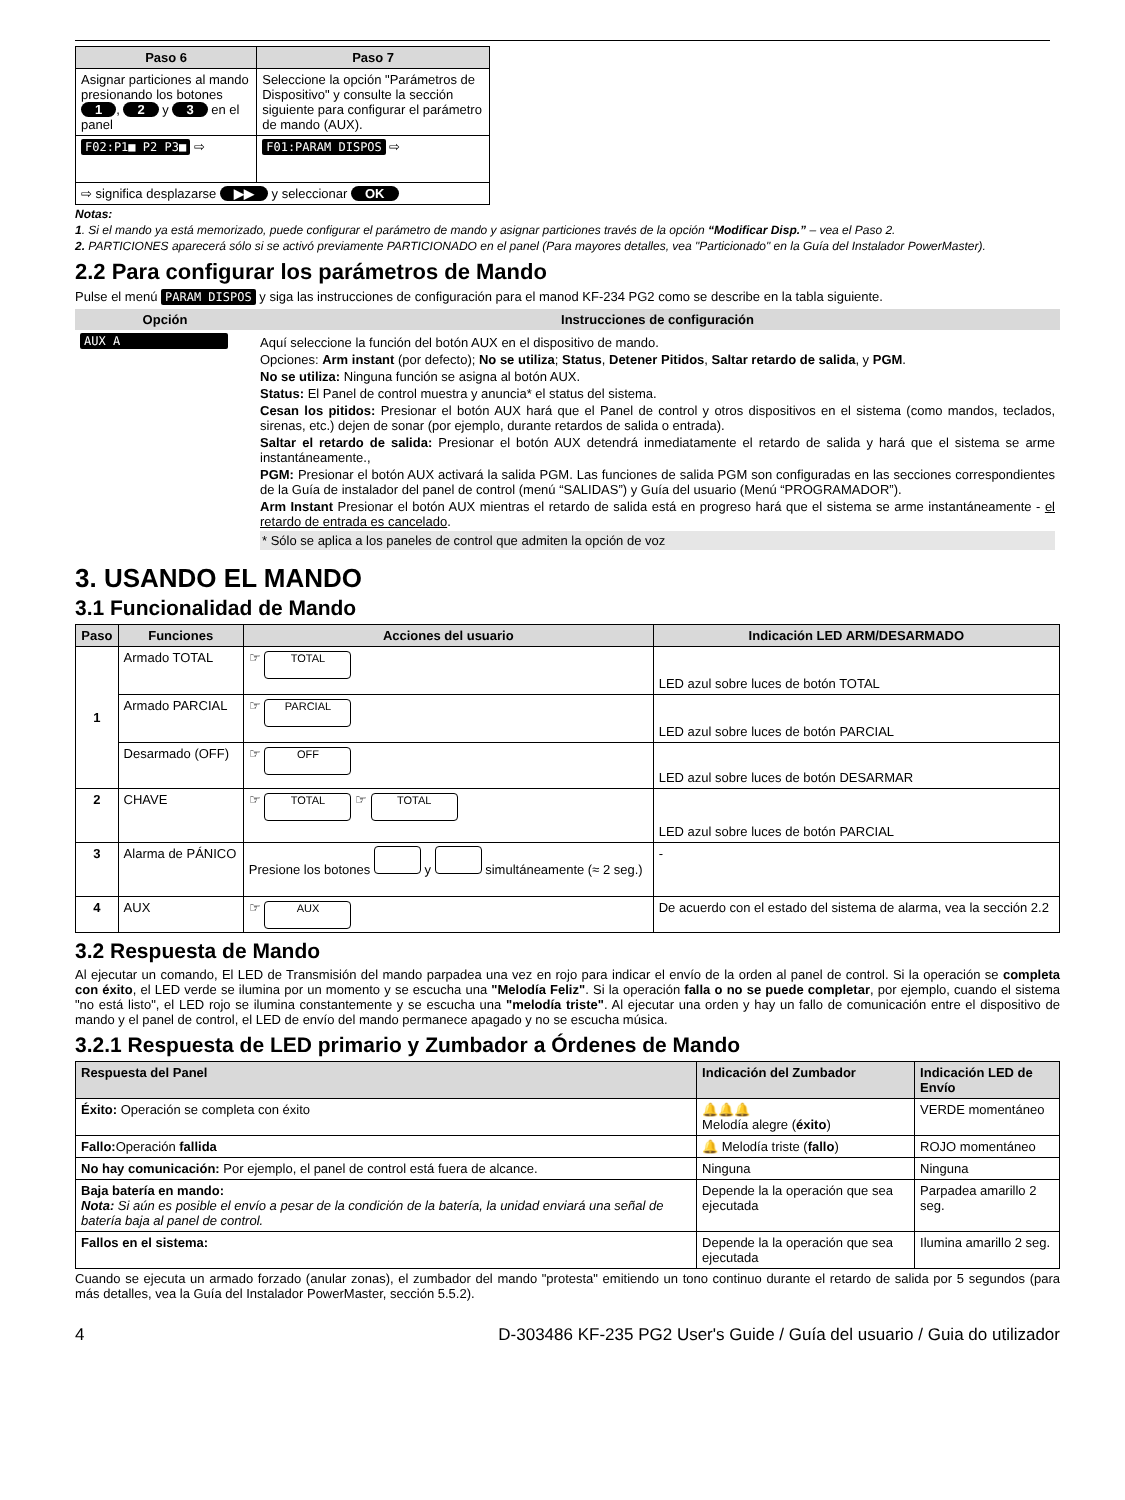| Paso 6 | Paso 7 |
| --- | --- |
| Asignar particiones al mando presionando los botones 1 , 2 y 3 en el panel | Seleccione la opción "Parámetros de Dispositivo" y consulte la sección siguiente para configurar el parámetro de mando (AUX). |
| F02:P1■ P2 P3■ ⇨ | F01:PARAM DISPOS ⇨ |
| ⇨ significa desplazarse ▶▶ y seleccionar OK | |
Notas:
1. Si el mando ya está memorizado, puede configurar el parámetro de mando y asignar particiones través de la opción “Modificar Disp.” – vea el Paso 2.
2. PARTICIONES aparecerá sólo si se activó previamente PARTICIONADO en el panel (Para mayores detalles, vea "Particionado" en la Guía del Instalador PowerMaster).
2.2 Para configurar los parámetros de Mando
Pulse el menú PARAM DISPOS y siga las instrucciones de configuración para el manod KF-234 PG2 como se describe en la tabla siguiente.
| Opción | Instrucciones de configuración |
| --- | --- |
| AUX A | Aquí seleccione la función del botón AUX en el dispositivo de mando. Opciones: Arm instant (por defecto); No se utiliza ; Status , Detener Pitidos , Saltar retardo de salida , y PGM . No se utiliza: Ninguna función se asigna al botón AUX. Status: El Panel de control muestra y anuncia* el status del sistema. Cesan los pitidos: Presionar el botón AUX hará que el Panel de control y otros dispositivos en el sistema (como mandos, teclados, sirenas, etc.) dejen de sonar (por ejemplo, durante retardos de salida o entrada). Saltar el retardo de salida: Presionar el botón AUX detendrá inmediatamente el retardo de salida y hará que el sistema se arme instantáneamente., PGM: Presionar el botón AUX activará la salida PGM. Las funciones de salida PGM son configuradas en las secciones correspondientes de la Guía de instalador del panel de control (menú “SALIDAS”) y Guía del usuario (Menú “PROGRAMADOR”). Arm Instant Presionar el botón AUX mientras el retardo de salida está en progreso hará que el sistema se arme instantáneamente - el retardo de entrada es cancelado . * Sólo se aplica a los paneles de control que admiten la opción de voz |
3. USANDO EL MANDO
3.1 Funcionalidad de Mando
| Paso | Funciones | Acciones del usuario | Indicación LED ARM/DESARMADO |
| --- | --- | --- | --- |
| 1 | Armado TOTAL | ☞ TOTAL | LED azul sobre luces de botón TOTAL |
| | Armado PARCIAL | ☞ PARCIAL | LED azul sobre luces de botón PARCIAL |
| | Desarmado (OFF) | ☞ OFF | LED azul sobre luces de botón DESARMAR |
| 2 | CHAVE | ☞ TOTAL ☞ TOTAL | LED azul sobre luces de botón PARCIAL |
| 3 | Alarma de PÁNICO | Presione los botones y simultáneamente (≈ 2 seg.) | - |
| 4 | AUX | ☞ AUX | De acuerdo con el estado del sistema de alarma, vea la sección 2.2 |
3.2 Respuesta de Mando
Al ejecutar un comando, El LED de Transmisión del mando parpadea una vez en rojo para indicar el envío de la orden al panel de control. Si la operación se completa con éxito, el LED verde se ilumina por un momento y se escucha una "Melodía Feliz". Si la operación falla o no se puede completar, por ejemplo, cuando el sistema "no está listo", el LED rojo se ilumina constantemente y se escucha una "melodía triste". Al ejecutar una orden y hay un fallo de comunicación entre el dispositivo de mando y el panel de control, el LED de envío del mando permanece apagado y no se escucha música.
3.2.1 Respuesta de LED primario y Zumbador a Órdenes de Mando
| Respuesta del Panel | Indicación del Zumbador | Indicación LED de Envío |
| --- | --- | --- |
| Éxito: Operación se completa con éxito | 🔔🔔🔔 Melodía alegre ( éxito ) | VERDE momentáneo |
| Fallo: Operación fallida | 🔔 Melodía triste ( fallo ) | ROJO momentáneo |
| No hay comunicación: Por ejemplo, el panel de control está fuera de alcance. | Ninguna | Ninguna |
| Baja batería en mando: Nota: Si aún es posible el envío a pesar de la condición de la batería, la unidad enviará una señal de batería baja al panel de control. | Depende la la operación que sea ejecutada | Parpadea amarillo 2 seg. |
| Fallos en el sistema: | Depende la la operación que sea ejecutada | Ilumina amarillo 2 seg. |
Cuando se ejecuta un armado forzado (anular zonas), el zumbador del mando "protesta" emitiendo un tono continuo durante el retardo de salida por 5 segundos (para más detalles, vea la Guía del Instalador PowerMaster, sección 5.5.2).
4 D-303486 KF-235 PG2 User's Guide / Guía del usuario / Guia do utilizador